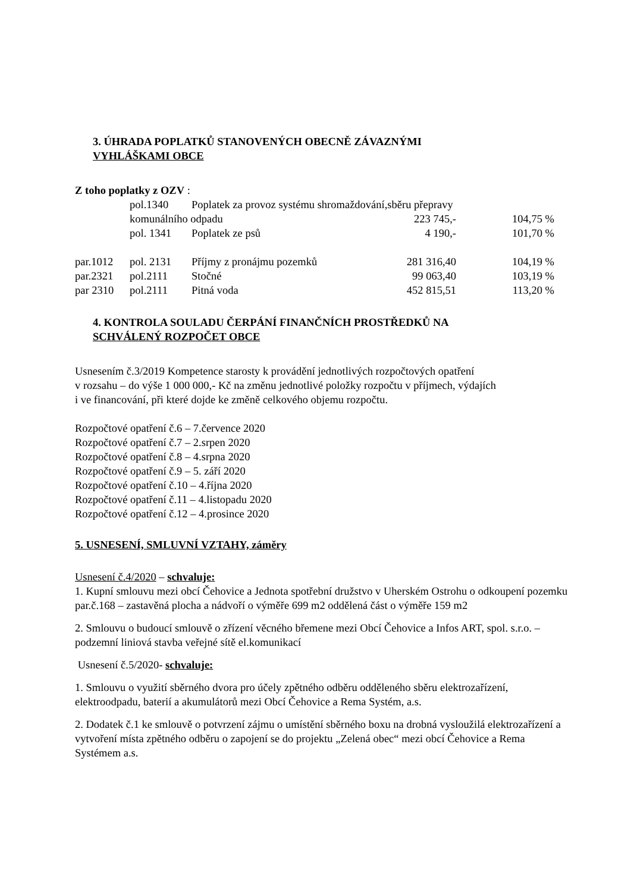3. ÚHRADA POPLATKŮ STANOVENÝCH OBECNĚ ZÁVAZNÝMI
VYHLÁŠKAMI OBCE
Z toho poplatky z OZV :
| | pol.1340 | Poplatek za provoz systému shromaždování,sběru přepravy | | |
| | komunálního odpadu | | 223 745,- | 104,75 % |
| | pol. 1341 | Poplatek ze psů | 4 190,- | 101,70 % |
| par.1012 | pol. 2131 | Příjmy z pronájmu pozemků | 281 316,40 | 104,19 % |
| par.2321 | pol.2111 | Stočné | 99 063,40 | 103,19 % |
| par 2310 | pol.2111 | Pitná voda | 452 815,51 | 113,20 % |
4. KONTROLA SOULADU ČERPÁNÍ FINANČNÍCH PROSTŘEDKŮ NA
SCHVÁLENÝ ROZPOČET OBCE
Usnesením č.3/2019 Kompetence starosty k provádění jednotlivých rozpočtových opatření
v rozsahu – do výše 1 000 000,- Kč na změnu jednotlivé položky rozpočtu v příjmech, výdajích
i ve financování, při které dojde ke změně celkového objemu rozpočtu.
Rozpočtové opatření č.6 – 7.července 2020
Rozpočtové opatření č.7 – 2.srpen 2020
Rozpočtové opatření č.8 – 4.srpna 2020
Rozpočtové opatření č.9 – 5. září 2020
Rozpočtové opatření č.10 – 4.října 2020
Rozpočtové opatření č.11 – 4.listopadu 2020
Rozpočtové opatření č.12 – 4.prosince 2020
5. USNESENÍ, SMLUVNÍ VZTAHY, záměry
Usnesení č.4/2020 – schvaluje:
1. Kupní smlouvu mezi obcí Čehovice a Jednota spotřební družstvo v Uherském Ostrohu o odkoupení pozemku par.č.168 – zastavěná plocha a nádvoří o výměře 699 m2 oddělená část o výměře 159 m2
2. Smlouvu o budoucí smlouvě o zřízení věcného břemene mezi Obcí Čehovice a Infos ART, spol. s.r.o. – podzemní liniová stavba veřejné sítě el.komunikací
Usnesení č.5/2020- schvaluje:
1. Smlouvu o využití sběrného dvora pro účely zpětného odběru odděleného sběru elektrozařízení, elektroodpadu, baterií a akumulátorů mezi Obcí Čehovice a Rema Systém, a.s.
2. Dodatek č.1 ke smlouvě o potvrzení zájmu o umístění sběrného boxu na drobná vysloužilá elektrozařízení a vytvoření místa zpětného odběru o zapojení se do projektu „Zelená obec“ mezi obcí Čehovice a Rema Systémem a.s.